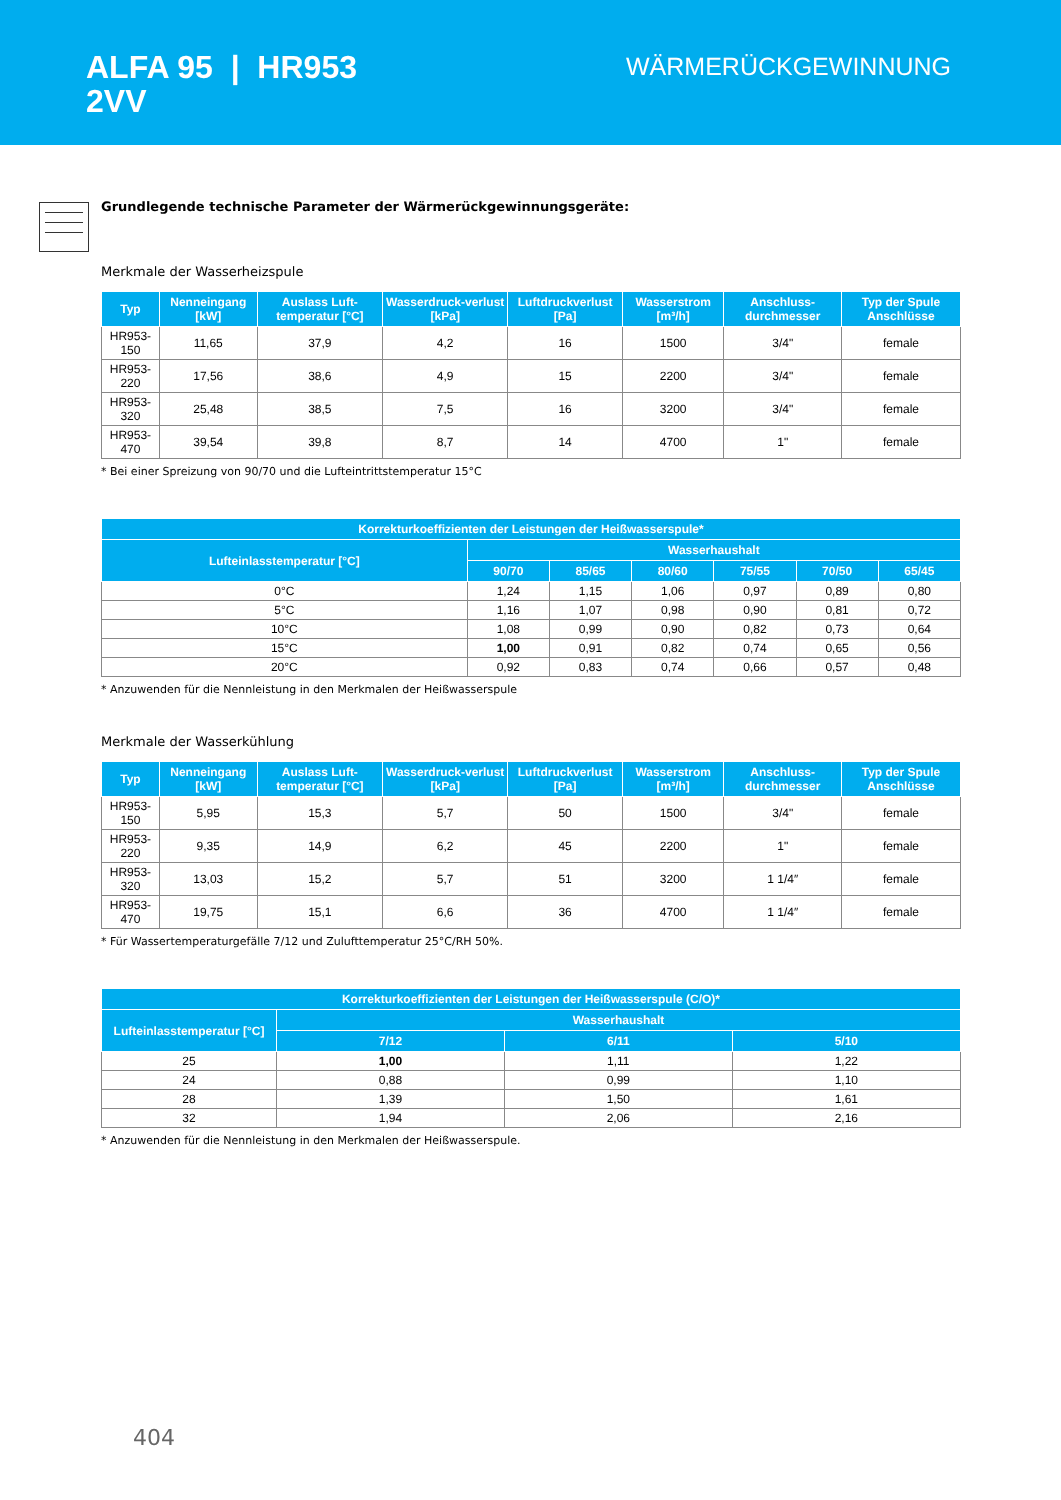ALFA 95 | HR953
2VV
WÄRMERÜCKGEWINNUNG
Grundlegende technische Parameter der Wärmerückgewinnungsgeräte:
Merkmale der Wasserheizspule
| Typ | Nenneingang [kW] | Auslass Luft-temperatur [°C] | Wasserdruck-verlust [kPa] | Luftdruckverlust [Pa] | Wasserstrom [m³/h] | Anschluss-durchmesser | Typ der Spule Anschlüsse |
| --- | --- | --- | --- | --- | --- | --- | --- |
| HR953-150 | 11,65 | 37,9 | 4,2 | 16 | 1500 | 3/4" | female |
| HR953-220 | 17,56 | 38,6 | 4,9 | 15 | 2200 | 3/4" | female |
| HR953-320 | 25,48 | 38,5 | 7,5 | 16 | 3200 | 3/4" | female |
| HR953-470 | 39,54 | 39,8 | 8,7 | 14 | 4700 | 1" | female |
* Bei einer Spreizung von 90/70 und die Lufteintrittstemperatur 15°C
| Korrekturkoeffizienten der Leistungen der Heißwasserspule* | | | | | | |
| --- | --- | --- | --- | --- | --- | --- |
| Lufteinlasstemperatur [°C] | Wasserhaushalt | | | | | |
| | 90/70 | 85/65 | 80/60 | 75/55 | 70/50 | 65/45 |
| 0°C | 1,24 | 1,15 | 1,06 | 0,97 | 0,89 | 0,80 |
| 5°C | 1,16 | 1,07 | 0,98 | 0,90 | 0,81 | 0,72 |
| 10°C | 1,08 | 0,99 | 0,90 | 0,82 | 0,73 | 0,64 |
| 15°C | 1,00 | 0,91 | 0,82 | 0,74 | 0,65 | 0,56 |
| 20°C | 0,92 | 0,83 | 0,74 | 0,66 | 0,57 | 0,48 |
* Anzuwenden für die Nennleistung in den Merkmalen der Heißwasserspule
Merkmale der Wasserkühlung
| Typ | Nenneingang [kW] | Auslass Luft-temperatur [°C] | Wasserdruck-verlust [kPa] | Luftdruckverlust [Pa] | Wasserstrom [m³/h] | Anschluss-durchmesser | Typ der Spule Anschlüsse |
| --- | --- | --- | --- | --- | --- | --- | --- |
| HR953-150 | 5,95 | 15,3 | 5,7 | 50 | 1500 | 3/4" | female |
| HR953-220 | 9,35 | 14,9 | 6,2 | 45 | 2200 | 1" | female |
| HR953-320 | 13,03 | 15,2 | 5,7 | 51 | 3200 | 1 1/4″ | female |
| HR953-470 | 19,75 | 15,1 | 6,6 | 36 | 4700 | 1 1/4″ | female |
* Für Wassertemperaturgefälle 7/12 und Zulufttemperatur 25°C/RH 50%.
| Korrekturkoeffizienten der Leistungen der Heißwasserspule (C/O)* | | | |
| --- | --- | --- | --- |
| Lufteinlasstemperatur [°C] | Wasserhaushalt | | |
| | 7/12 | 6/11 | 5/10 |
| 25 | 1,00 | 1,11 | 1,22 |
| 24 | 0,88 | 0,99 | 1,10 |
| 28 | 1,39 | 1,50 | 1,61 |
| 32 | 1,94 | 2,06 | 2,16 |
* Anzuwenden für die Nennleistung in den Merkmalen der Heißwasserspule.
404